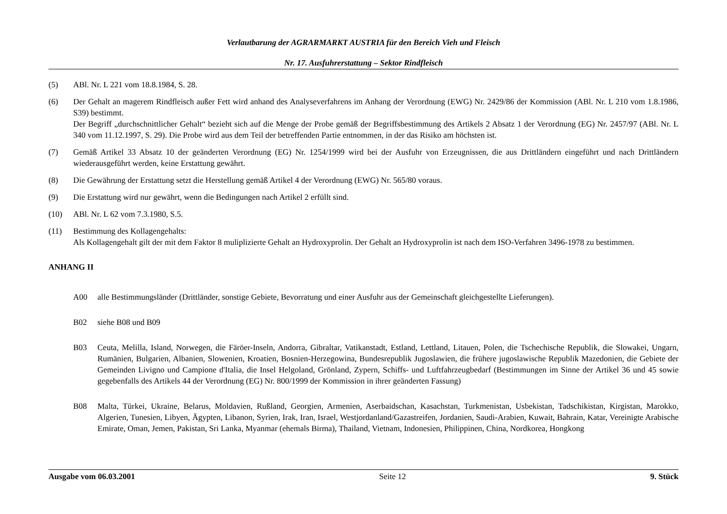Verlautbarung der AGRARMARKT AUSTRIA für den Bereich Vieh und Fleisch
Nr. 17. Ausfuhrerstattung – Sektor Rindfleisch
(5) ABl. Nr. L 221 vom 18.8.1984, S. 28.
(6) Der Gehalt an magerem Rindfleisch außer Fett wird anhand des Analyseverfahrens im Anhang der Verordnung (EWG) Nr. 2429/86 der Kommission (ABl. Nr. L 210 vom 1.8.1986, S39) bestimmt.
Der Begriff „durchschnittlicher Gehalt“ bezieht sich auf die Menge der Probe gemäß der Begriffsbestimmung des Artikels 2 Absatz 1 der Verordnung (EG) Nr. 2457/97 (ABl. Nr. L 340 vom 11.12.1997, S. 29). Die Probe wird aus dem Teil der betreffenden Partie entnommen, in der das Risiko am höchsten ist.
(7) Gemäß Artikel 33 Absatz 10 der geänderten Verordnung (EG) Nr. 1254/1999 wird bei der Ausfuhr von Erzeugnissen, die aus Drittländern eingeführt und nach Drittländern wiederausgeführt werden, keine Erstattung gewährt.
(8) Die Gewährung der Erstattung setzt die Herstellung gemäß Artikel 4 der Verordnung (EWG) Nr. 565/80 voraus.
(9) Die Erstattung wird nur gewährt, wenn die Bedingungen nach Artikel 2 erfüllt sind.
(10) ABl. Nr. L 62 vom 7.3.1980, S.5.
(11) Bestimmung des Kollagengehalts:
Als Kollagengehalt gilt der mit dem Faktor 8 muliplizierte Gehalt an Hydroxyprolin. Der Gehalt an Hydroxyprolin ist nach dem ISO-Verfahren 3496-1978 zu bestimmen.
ANHANG II
A00 alle Bestimmungsländer (Drittländer, sonstige Gebiete, Bevorratung und einer Ausfuhr aus der Gemeinschaft gleichgestellte Lieferungen).
B02 siehe B08 und B09
B03 Ceuta, Melilla, Island, Norwegen, die Färöer-Inseln, Andorra, Gibraltar, Vatikanstadt, Estland, Lettland, Litauen, Polen, die Tschechische Republik, die Slowakei, Ungarn, Rumänien, Bulgarien, Albanien, Slowenien, Kroatien, Bosnien-Herzegowina, Bundesrepublik Jugoslawien, die frühere jugoslawische Republik Mazedonien, die Gebiete der Gemeinden Livigno und Campione d'Italia, die Insel Helgoland, Grönland, Zypern, Schiffs- und Luftfahrzeugbedarf (Bestimmungen im Sinne der Artikel 36 und 45 sowie gegebenfalls des Artikels 44 der Verordnung (EG) Nr. 800/1999 der Kommission in ihrer geänderten Fassung)
B08 Malta, Türkei, Ukraine, Belarus, Moldavien, Rußland, Georgien, Armenien, Aserbaidschan, Kasachstan, Turkmenistan, Usbekistan, Tadschikistan, Kirgistan, Marokko, Algerien, Tunesien, Libyen, Ägypten, Libanon, Syrien, Irak, Iran, Israel, Westjordanland/Gazastreifen, Jordanien, Saudi-Arabien, Kuwait, Bahrain, Katar, Vereinigte Arabische Emirate, Oman, Jemen, Pakistan, Sri Lanka, Myanmar (ehemals Birma), Thailand, Vietnam, Indonesien, Philippinen, China, Nordkorea, Hongkong
Ausgabe vom 06.03.2001 Seite 12 9. Stück